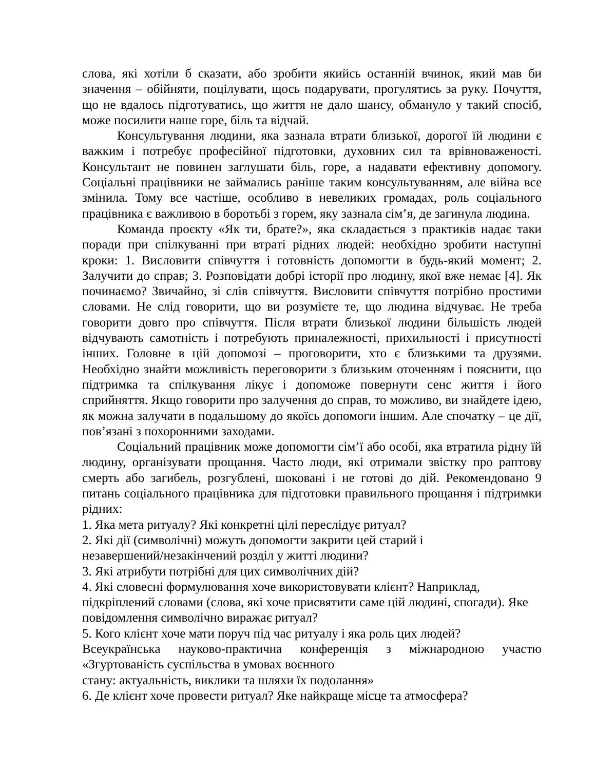слова, які хотіли б сказати, або зробити якийсь останній вчинок, який мав би значення – обійняти, поцілувати, щось подарувати, прогулятись за руку. Почуття, що не вдалось підготуватись, що життя не дало шансу, обмануло у такий спосіб, може посилити наше горе, біль та відчай.
Консультування людини, яка зазнала втрати близької, дорогої їй людини є важким і потребує професійної підготовки, духовних сил та врівноваженості. Консультант не повинен заглушати біль, горе, а надавати ефективну допомогу. Соціальні працівники не займались раніше таким консультуванням, але війна все змінила. Тому все частіше, особливо в невеликих громадах, роль соціального працівника є важливою в боротьбі з горем, яку зазнала сім’я, де загинула людина.
Команда проєкту «Як ти, брате?», яка складається з практиків надає таки поради при спілкуванні при втраті рідних людей: необхідно зробити наступні кроки: 1. Висловити співчуття і готовність допомогти в будь-який момент; 2. Залучити до справ; 3. Розповідати добрі історії про людину, якої вже немає [4]. Як починаємо? Звичайно, зі слів співчуття. Висловити співчуття потрібно простими словами. Не слід говорити, що ви розумієте те, що людина відчуває. Не треба говорити довго про співчуття. Після втрати близької людини більшість людей відчувають самотність і потребують приналежності, прихильності і присутності інших. Головне в цій допомозі – проговорити, хто є близькими та друзями. Необхідно знайти можливість переговорити з близьким оточенням і пояснити, що підтримка та спілкування лікує і допоможе повернути сенс життя і його сприйняття. Якщо говорити про залучення до справ, то можливо, ви знайдете ідею, як можна залучати в подальшому до якоїсь допомоги іншим. Але спочатку – це дії, пов’язані з похоронними заходами.
Соціальний працівник може допомогти сім’ї або особі, яка втратила рідну їй людину, організувати прощання. Часто люди, які отримали звістку про раптову смерть або загибель, розгублені, шоковані і не готові до дій. Рекомендовано 9 питань соціального працівника для підготовки правильного прощання і підтримки рідних:
1. Яка мета ритуалу? Які конкретні цілі переслідує ритуал?
2. Які дії (символічні) можуть допомогти закрити цей старий і
незавершений/незакінчений розділ у житті людини?
3. Які атрибути потрібні для цих символічних дій?
4. Які словесні формулювання хоче використовувати клієнт? Наприклад, підкріплений словами (слова, які хоче присвятити саме цій людині, спогади). Яке повідомлення символічно виражає ритуал?
5. Кого клієнт хоче мати поруч під час ритуалу і яка роль цих людей?
Всеукраїнська науково-практична конференція з міжнародною участю «Згуртованість суспільства в умовах воєнного
стану: актуальність, виклики та шляхи їх подолання»
6. Де клієнт хоче провести ритуал? Яке найкраще місце та атмосфера?